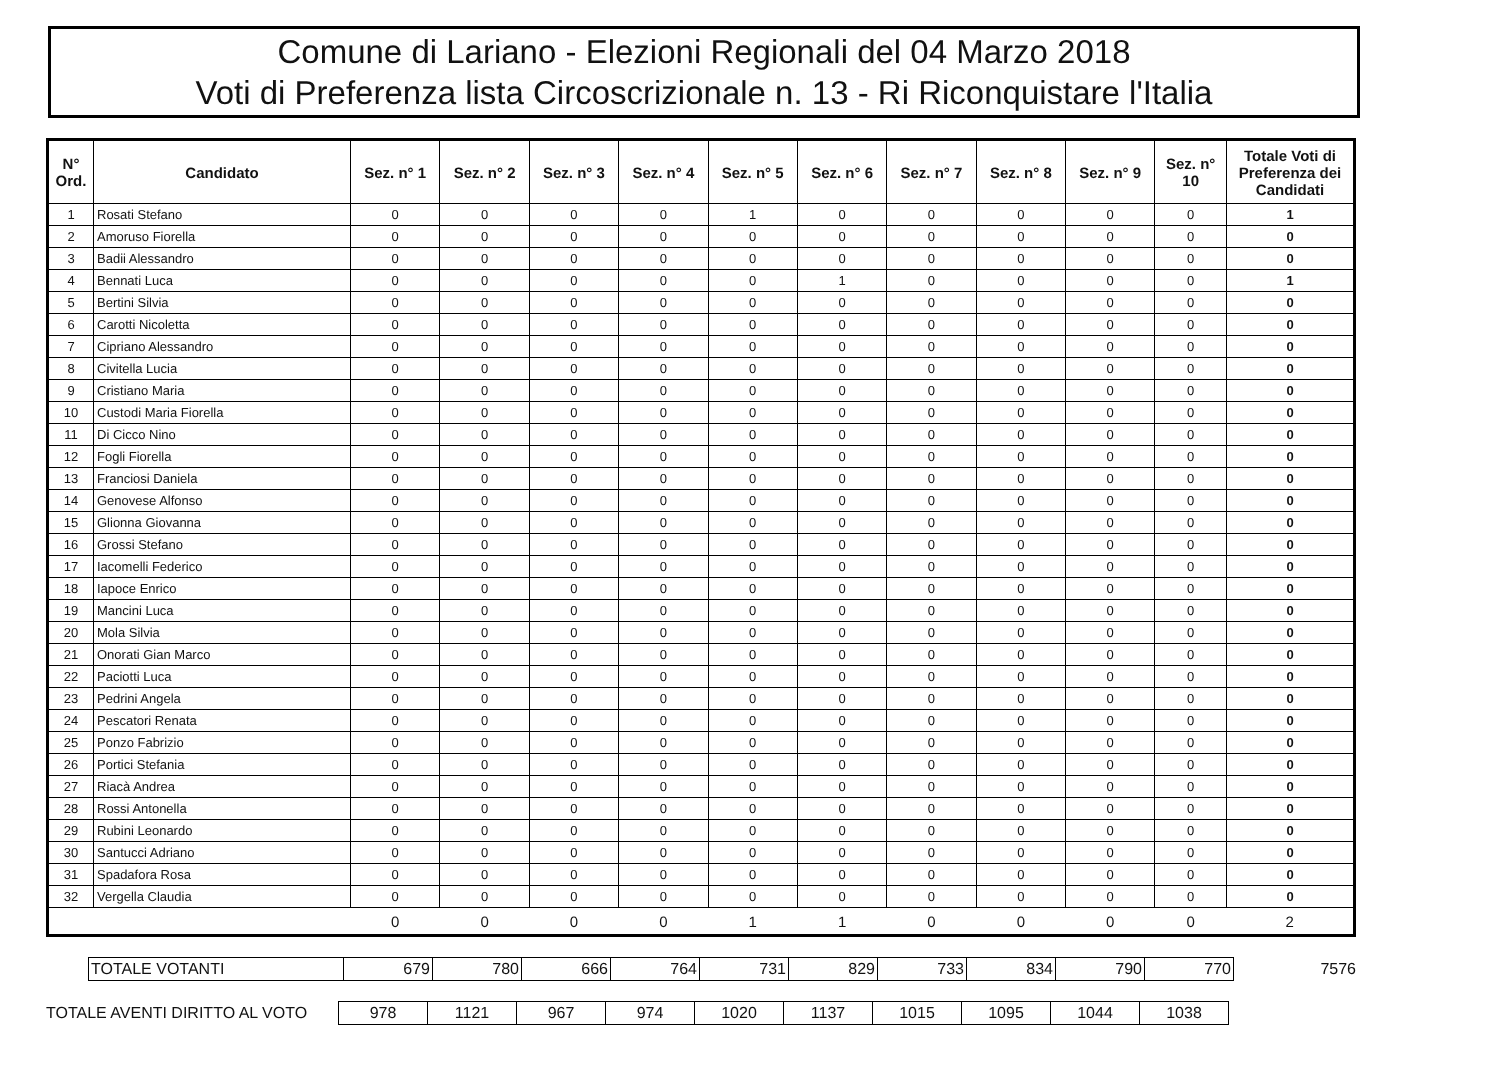Comune di Lariano - Elezioni Regionali del 04 Marzo 2018
Voti di Preferenza lista Circoscrizionale n. 13 - Ri Riconquistare l'Italia
| N° Ord. | Candidato | Sez. n° 1 | Sez. n° 2 | Sez. n° 3 | Sez. n° 4 | Sez. n° 5 | Sez. n° 6 | Sez. n° 7 | Sez. n° 8 | Sez. n° 9 | Sez. n° 10 | Totale Voti di Preferenza dei Candidati |
| --- | --- | --- | --- | --- | --- | --- | --- | --- | --- | --- | --- | --- |
| 1 | Rosati Stefano | 0 | 0 | 0 | 0 | 1 | 0 | 0 | 0 | 0 | 0 | 1 |
| 2 | Amoruso Fiorella | 0 | 0 | 0 | 0 | 0 | 0 | 0 | 0 | 0 | 0 | 0 |
| 3 | Badii Alessandro | 0 | 0 | 0 | 0 | 0 | 0 | 0 | 0 | 0 | 0 | 0 |
| 4 | Bennati Luca | 0 | 0 | 0 | 0 | 0 | 1 | 0 | 0 | 0 | 0 | 1 |
| 5 | Bertini Silvia | 0 | 0 | 0 | 0 | 0 | 0 | 0 | 0 | 0 | 0 | 0 |
| 6 | Carotti Nicoletta | 0 | 0 | 0 | 0 | 0 | 0 | 0 | 0 | 0 | 0 | 0 |
| 7 | Cipriano Alessandro | 0 | 0 | 0 | 0 | 0 | 0 | 0 | 0 | 0 | 0 | 0 |
| 8 | Civitella Lucia | 0 | 0 | 0 | 0 | 0 | 0 | 0 | 0 | 0 | 0 | 0 |
| 9 | Cristiano Maria | 0 | 0 | 0 | 0 | 0 | 0 | 0 | 0 | 0 | 0 | 0 |
| 10 | Custodi Maria Fiorella | 0 | 0 | 0 | 0 | 0 | 0 | 0 | 0 | 0 | 0 | 0 |
| 11 | Di Cicco Nino | 0 | 0 | 0 | 0 | 0 | 0 | 0 | 0 | 0 | 0 | 0 |
| 12 | Fogli Fiorella | 0 | 0 | 0 | 0 | 0 | 0 | 0 | 0 | 0 | 0 | 0 |
| 13 | Franciosi Daniela | 0 | 0 | 0 | 0 | 0 | 0 | 0 | 0 | 0 | 0 | 0 |
| 14 | Genovese Alfonso | 0 | 0 | 0 | 0 | 0 | 0 | 0 | 0 | 0 | 0 | 0 |
| 15 | Glionna Giovanna | 0 | 0 | 0 | 0 | 0 | 0 | 0 | 0 | 0 | 0 | 0 |
| 16 | Grossi Stefano | 0 | 0 | 0 | 0 | 0 | 0 | 0 | 0 | 0 | 0 | 0 |
| 17 | Iacomelli Federico | 0 | 0 | 0 | 0 | 0 | 0 | 0 | 0 | 0 | 0 | 0 |
| 18 | Iapoce Enrico | 0 | 0 | 0 | 0 | 0 | 0 | 0 | 0 | 0 | 0 | 0 |
| 19 | Mancini Luca | 0 | 0 | 0 | 0 | 0 | 0 | 0 | 0 | 0 | 0 | 0 |
| 20 | Mola Silvia | 0 | 0 | 0 | 0 | 0 | 0 | 0 | 0 | 0 | 0 | 0 |
| 21 | Onorati Gian Marco | 0 | 0 | 0 | 0 | 0 | 0 | 0 | 0 | 0 | 0 | 0 |
| 22 | Paciotti Luca | 0 | 0 | 0 | 0 | 0 | 0 | 0 | 0 | 0 | 0 | 0 |
| 23 | Pedrini Angela | 0 | 0 | 0 | 0 | 0 | 0 | 0 | 0 | 0 | 0 | 0 |
| 24 | Pescatori Renata | 0 | 0 | 0 | 0 | 0 | 0 | 0 | 0 | 0 | 0 | 0 |
| 25 | Ponzo Fabrizio | 0 | 0 | 0 | 0 | 0 | 0 | 0 | 0 | 0 | 0 | 0 |
| 26 | Portici Stefania | 0 | 0 | 0 | 0 | 0 | 0 | 0 | 0 | 0 | 0 | 0 |
| 27 | Riacà Andrea | 0 | 0 | 0 | 0 | 0 | 0 | 0 | 0 | 0 | 0 | 0 |
| 28 | Rossi Antonella | 0 | 0 | 0 | 0 | 0 | 0 | 0 | 0 | 0 | 0 | 0 |
| 29 | Rubini Leonardo | 0 | 0 | 0 | 0 | 0 | 0 | 0 | 0 | 0 | 0 | 0 |
| 30 | Santucci Adriano | 0 | 0 | 0 | 0 | 0 | 0 | 0 | 0 | 0 | 0 | 0 |
| 31 | Spadafora Rosa | 0 | 0 | 0 | 0 | 0 | 0 | 0 | 0 | 0 | 0 | 0 |
| 32 | Vergella Claudia | 0 | 0 | 0 | 0 | 0 | 0 | 0 | 0 | 0 | 0 | 0 |
| | | 0 | 0 | 0 | 0 | 1 | 1 | 0 | 0 | 0 | 0 | 2 |
| | TOTALE VOTANTI | 679 | 780 | 666 | 764 | 731 | 829 | 733 | 834 | 790 | 770 | 7576 |
| TOTALE AVENTI DIRITTO AL VOTO | 978 | 1121 | 967 | 974 | 1020 | 1137 | 1015 | 1095 | 1044 | 1038 |